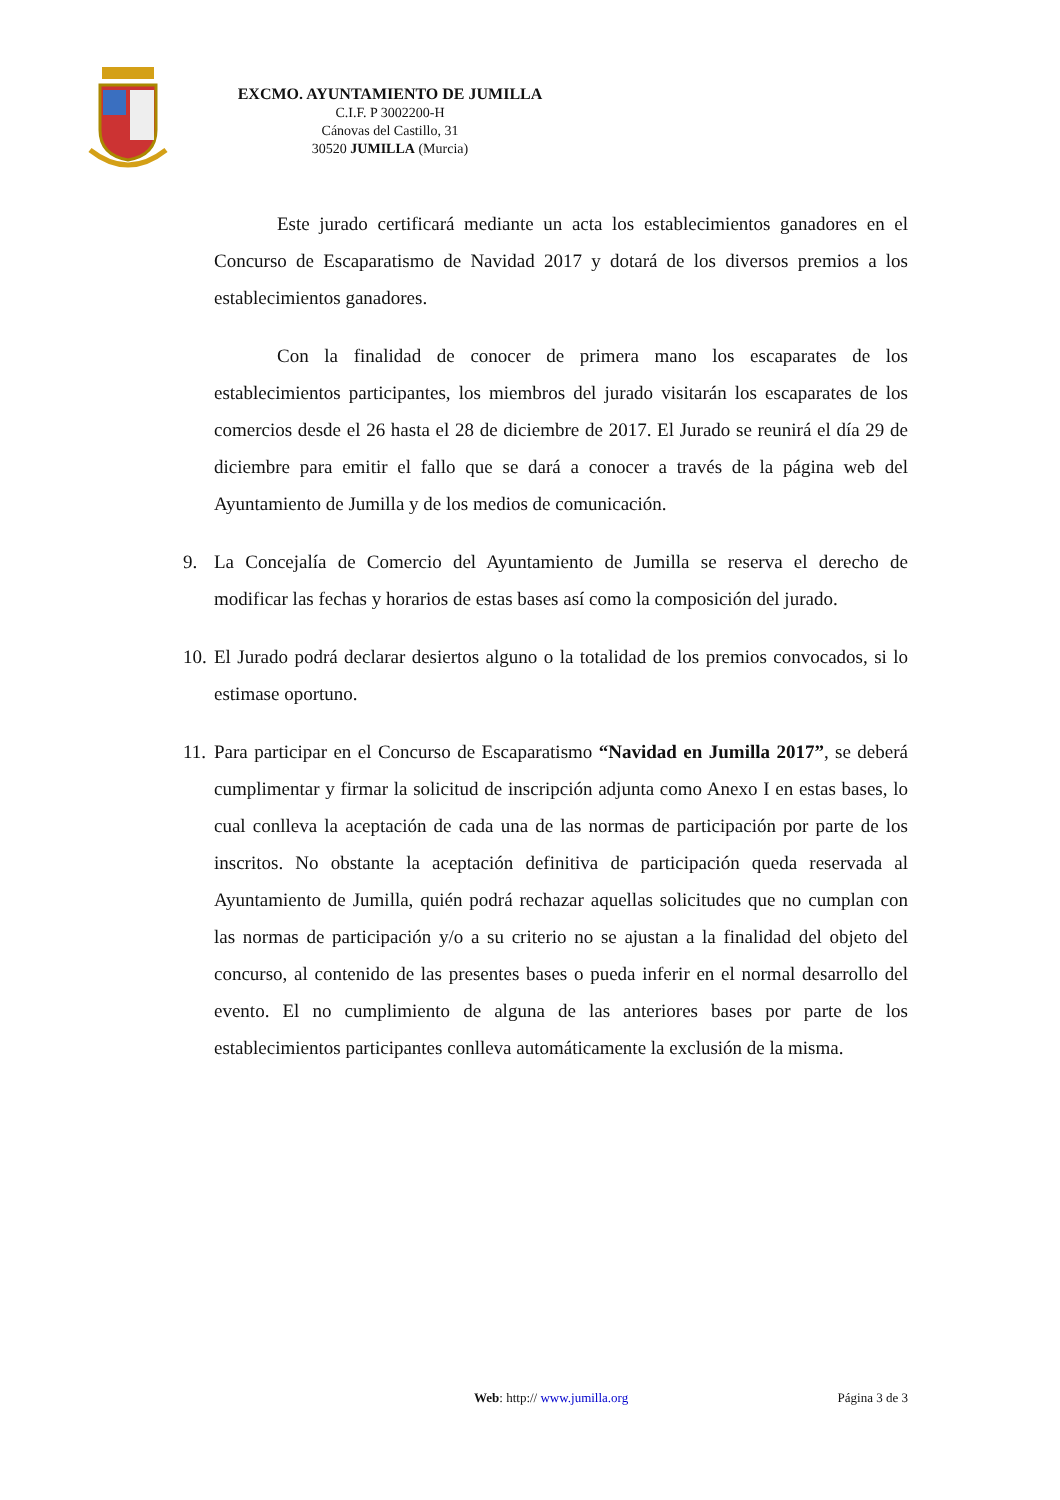EXCMO. AYUNTAMIENTO DE JUMILLA
C.I.F. P 3002200-H
Cánovas del Castillo, 31
30520 JUMILLA (Murcia)
Este jurado certificará mediante un acta los establecimientos ganadores en el Concurso de Escaparatismo de Navidad 2017 y dotará de los diversos premios a los establecimientos ganadores.
Con la finalidad de conocer de primera mano los escaparates de los establecimientos participantes, los miembros del jurado visitarán los escaparates de los comercios desde el 26 hasta el 28 de diciembre de 2017. El Jurado se reunirá el día 29 de diciembre para emitir el fallo que se dará a conocer a través de la página web del Ayuntamiento de Jumilla y de los medios de comunicación.
9. La Concejalía de Comercio del Ayuntamiento de Jumilla se reserva el derecho de modificar las fechas y horarios de estas bases así como la composición del jurado.
10.
El Jurado podrá declarar desiertos alguno o la totalidad de los premios convocados, si lo estimase oportuno.
11.
Para participar en el Concurso de Escaparatismo “Navidad en Jumilla 2017”, se deberá cumplimentar y firmar la solicitud de inscripción adjunta como Anexo I en estas bases, lo cual conlleva la aceptación de cada una de las normas de participación por parte de los inscritos. No obstante la aceptación definitiva de participación queda reservada al Ayuntamiento de Jumilla, quién podrá rechazar aquellas solicitudes que no cumplan con las normas de participación y/o a su criterio no se ajustan a la finalidad del objeto del concurso, al contenido de las presentes bases o pueda inferir en el normal desarrollo del evento. El no cumplimiento de alguna de las anteriores bases por parte de los establecimientos participantes conlleva automáticamente la exclusión de la misma.
Web: http:// www.jumilla.org Página 3 de 3